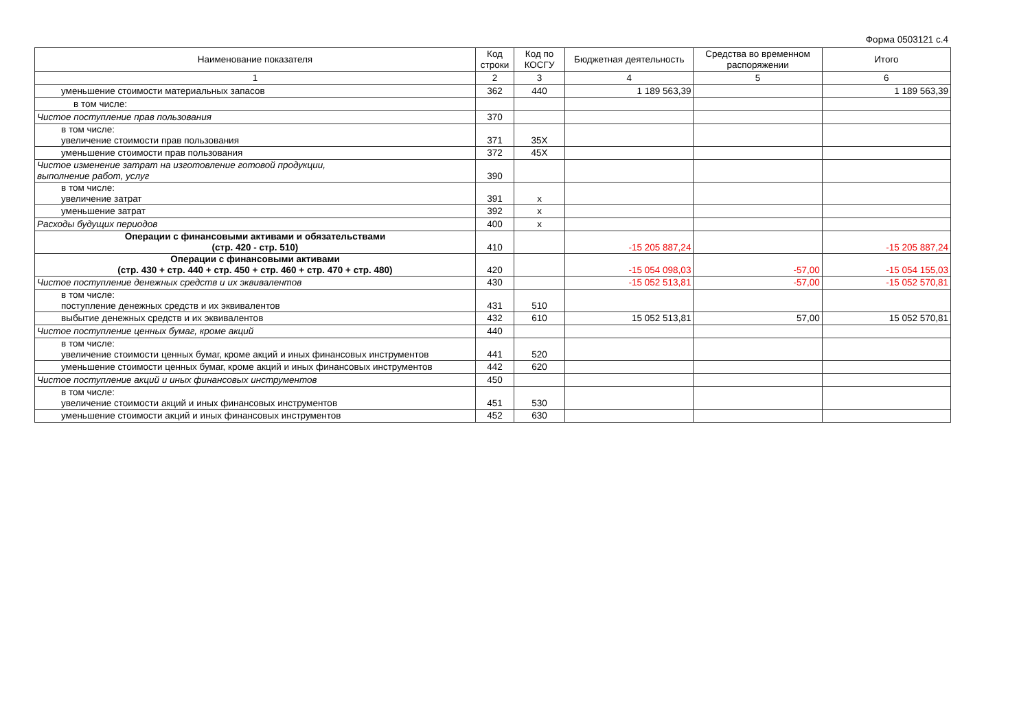Форма 0503121 с.4
| Наименование показателя | Код строки | Код по КОСГУ | Бюджетная деятельность | Средства во временном распоряжении | Итого |
| --- | --- | --- | --- | --- | --- |
| 1 | 2 | 3 | 4 | 5 | 6 |
| уменьшение стоимости материальных запасов | 362 | 440 | 1 189 563,39 | | 1 189 563,39 |
| в том числе: | | | | | |
| Чистое поступление прав пользования | 370 | | | | |
| в том числе: увеличение стоимости прав пользования | 371 | 35X | | | |
| уменьшение стоимости прав пользования | 372 | 45X | | | |
| Чистое изменение затрат на изготовление готовой продукции, выполнение работ, услуг | 390 | | | | |
| в том числе: увеличение затрат | 391 | x | | | |
| уменьшение затрат | 392 | x | | | |
| Расходы будущих периодов | 400 | x | | | |
| Операции с финансовыми активами и обязательствами (стр. 420 - стр. 510) | 410 | | -15 205 887,24 | | -15 205 887,24 |
| Операции с финансовыми активами (стр. 430 + стр. 440 + стр. 450 + стр. 460 + стр. 470 + стр. 480) | 420 | | -15 054 098,03 | -57,00 | -15 054 155,03 |
| Чистое поступление денежных средств и их эквивалентов | 430 | | -15 052 513,81 | -57,00 | -15 052 570,81 |
| в том числе: поступление денежных средств и их эквивалентов | 431 | 510 | | | |
| выбытие денежных средств и их эквивалентов | 432 | 610 | 15 052 513,81 | 57,00 | 15 052 570,81 |
| Чистое поступление ценных бумаг, кроме акций | 440 | | | | |
| в том числе: увеличение стоимости ценных бумаг, кроме акций и иных финансовых инструментов | 441 | 520 | | | |
| уменьшение стоимости ценных бумаг, кроме акций и иных финансовых инструментов | 442 | 620 | | | |
| Чистое поступление акций и иных финансовых инструментов | 450 | | | | |
| в том числе: увеличение стоимости акций и иных финансовых инструментов | 451 | 530 | | | |
| уменьшение стоимости акций и иных финансовых инструментов | 452 | 630 | | | |